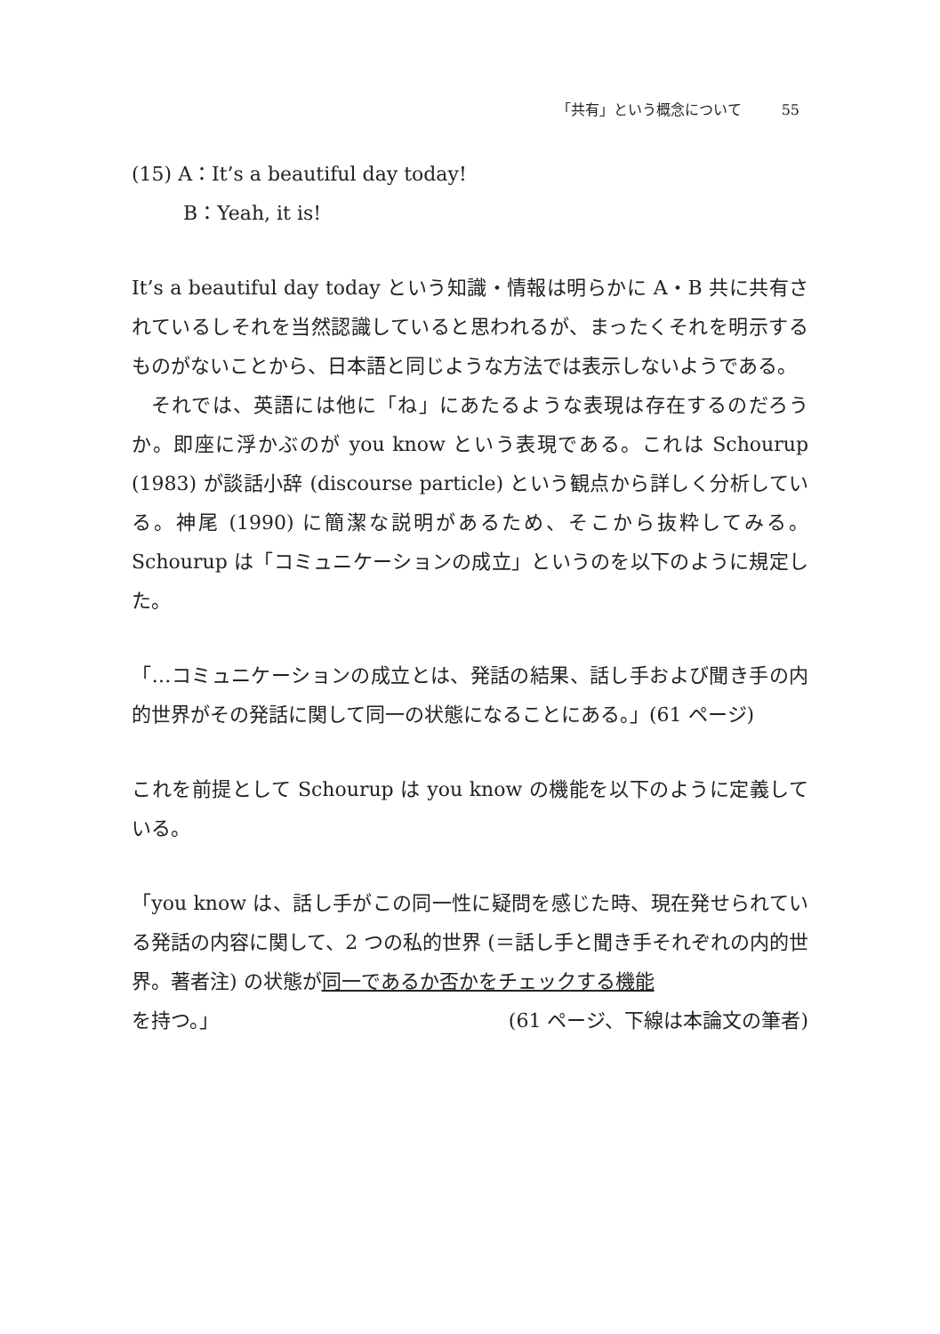「共有」という概念について 55
(15) A：It’s a beautiful day today!
B：Yeah, it is!
It’s a beautiful day today という知識・情報は明らかに A・B 共に共有されているしそれを当然認識していると思われるが、まったくそれを明示するものがないことから、日本語と同じような方法では表示しないようである。
それでは、英語には他に「ね」にあたるような表現は存在するのだろうか。即座に浮かぶのが you know という表現である。これは Schourup (1983) が談話小辞 (discourse particle) という観点から詳しく分析している。神尾 (1990) に簡潔な説明があるため、そこから抜粋してみる。Schourup は「コミュニケーションの成立」というのを以下のように規定した。
「…コミュニケーションの成立とは、発話の結果、話し手および聞き手の内的世界がその発話に関して同一の状態になることにある。」(61 ページ)
これを前提として Schourup は you know の機能を以下のように定義している。
「you know は、話し手がこの同一性に疑問を感じた時、現在発せられている発話の内容に関して、2 つの私的世界 (＝話し手と聞き手それぞれの内的世界。著者注) の状態が同一であるか否かをチェックする機能
を持つ。」 (61 ページ、下線は本論文の筆者)